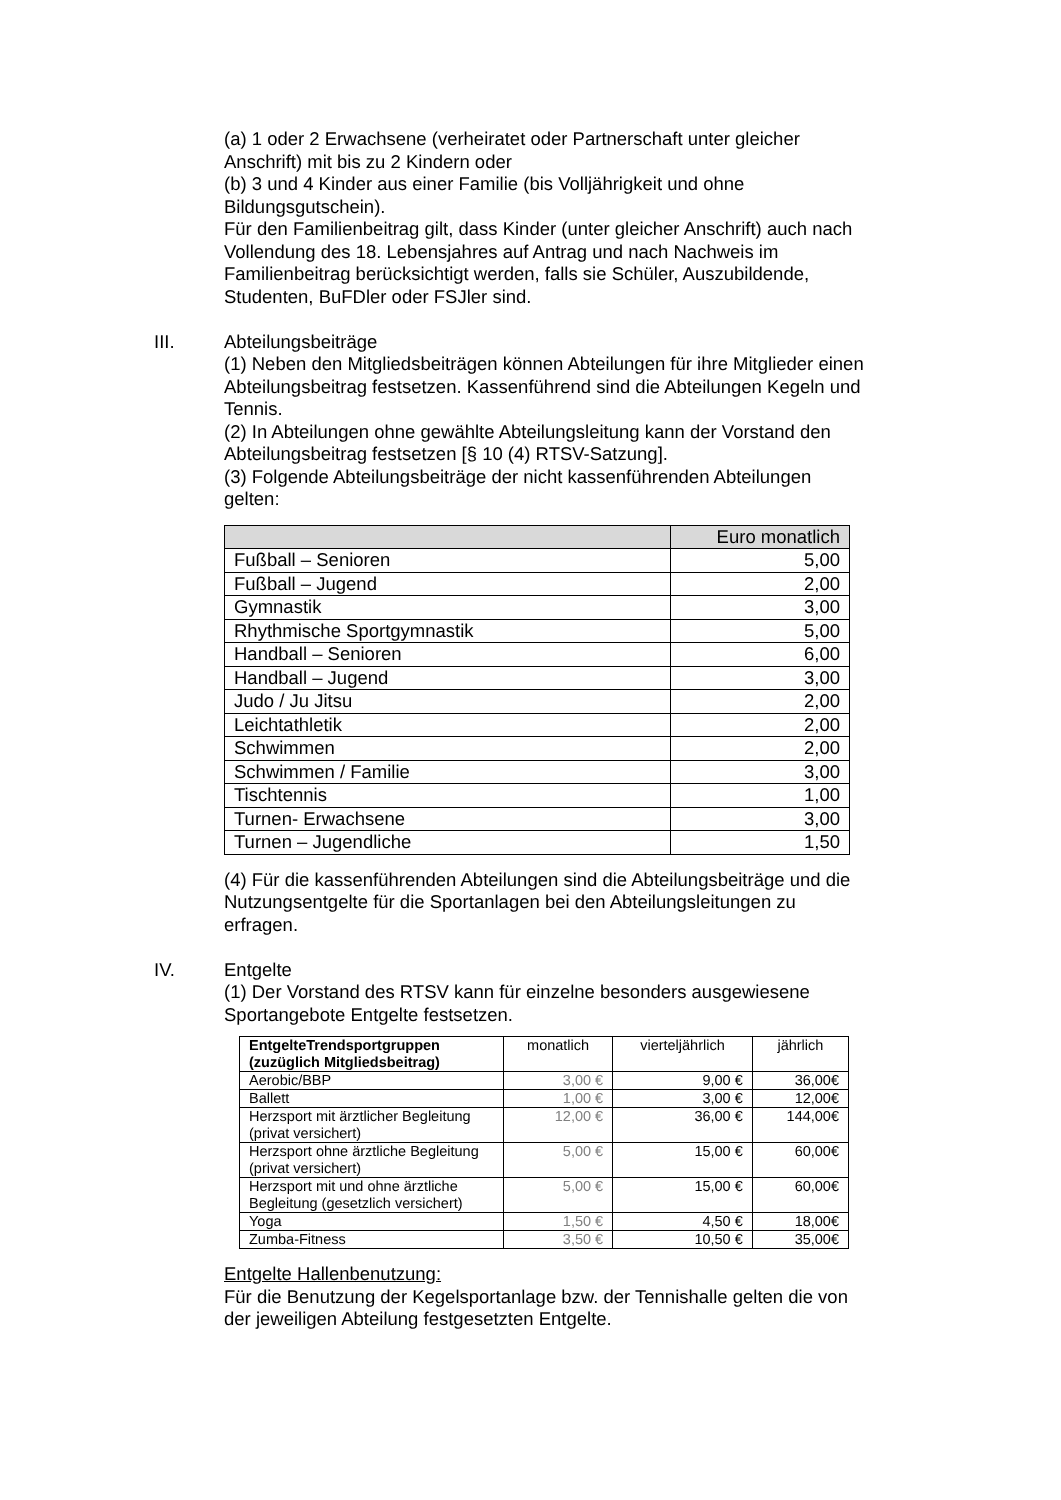(a) 1 oder 2 Erwachsene (verheiratet oder Partnerschaft unter gleicher Anschrift) mit bis zu 2 Kindern oder
(b) 3 und 4 Kinder aus einer Familie (bis Volljährigkeit und ohne Bildungsgutschein).
Für den Familienbeitrag gilt, dass Kinder (unter gleicher Anschrift) auch nach Vollendung des 18. Lebensjahres auf Antrag und nach Nachweis im Familienbeitrag berücksichtigt werden, falls sie Schüler, Auszubildende, Studenten, BuFDler oder FSJler sind.
III. Abteilungsbeiträge
(1) Neben den Mitgliedsbeiträgen können Abteilungen für ihre Mitglieder einen Abteilungsbeitrag festsetzen. Kassenführend sind die Abteilungen Kegeln und Tennis.
(2) In Abteilungen ohne gewählte Abteilungsleitung kann der Vorstand den Abteilungsbeitrag festsetzen [§ 10 (4) RTSV-Satzung].
(3) Folgende Abteilungsbeiträge der nicht kassenführenden Abteilungen gelten:
| | Euro monatlich |
| --- | --- |
| Fußball – Senioren | 5,00 |
| Fußball – Jugend | 2,00 |
| Gymnastik | 3,00 |
| Rhythmische Sportgymnastik | 5,00 |
| Handball – Senioren | 6,00 |
| Handball – Jugend | 3,00 |
| Judo / Ju Jitsu | 2,00 |
| Leichtathletik | 2,00 |
| Schwimmen | 2,00 |
| Schwimmen / Familie | 3,00 |
| Tischtennis | 1,00 |
| Turnen- Erwachsene | 3,00 |
| Turnen – Jugendliche | 1,50 |
(4) Für die kassenführenden Abteilungen sind die Abteilungsbeiträge und die Nutzungsentgelte für die Sportanlagen bei den Abteilungsleitungen zu erfragen.
IV. Entgelte
(1) Der Vorstand des RTSV kann für einzelne besonders ausgewiesene Sportangebote Entgelte festsetzen.
| EntgelteTrendsportgruppen (zuzüglich Mitgliedsbeitrag) | monatlich | vierteljährlich | jährlich |
| --- | --- | --- | --- |
| Aerobic/BBP | 3,00 € | 9,00 € | 36,00€ |
| Ballett | 1,00 € | 3,00 € | 12,00€ |
| Herzsport mit ärztlicher Begleitung (privat versichert) | 12,00 € | 36,00 € | 144,00€ |
| Herzsport ohne ärztliche Begleitung (privat versichert) | 5,00 € | 15,00 € | 60,00€ |
| Herzsport mit und ohne ärztliche Begleitung (gesetzlich versichert) | 5,00 € | 15,00 € | 60,00€ |
| Yoga | 1,50 € | 4,50 € | 18,00€ |
| Zumba-Fitness | 3,50 € | 10,50 € | 35,00€ |
Entgelte Hallenbenutzung:
Für die Benutzung der Kegelsportanlage bzw. der Tennishalle gelten die von der jeweiligen Abteilung festgesetzten Entgelte.